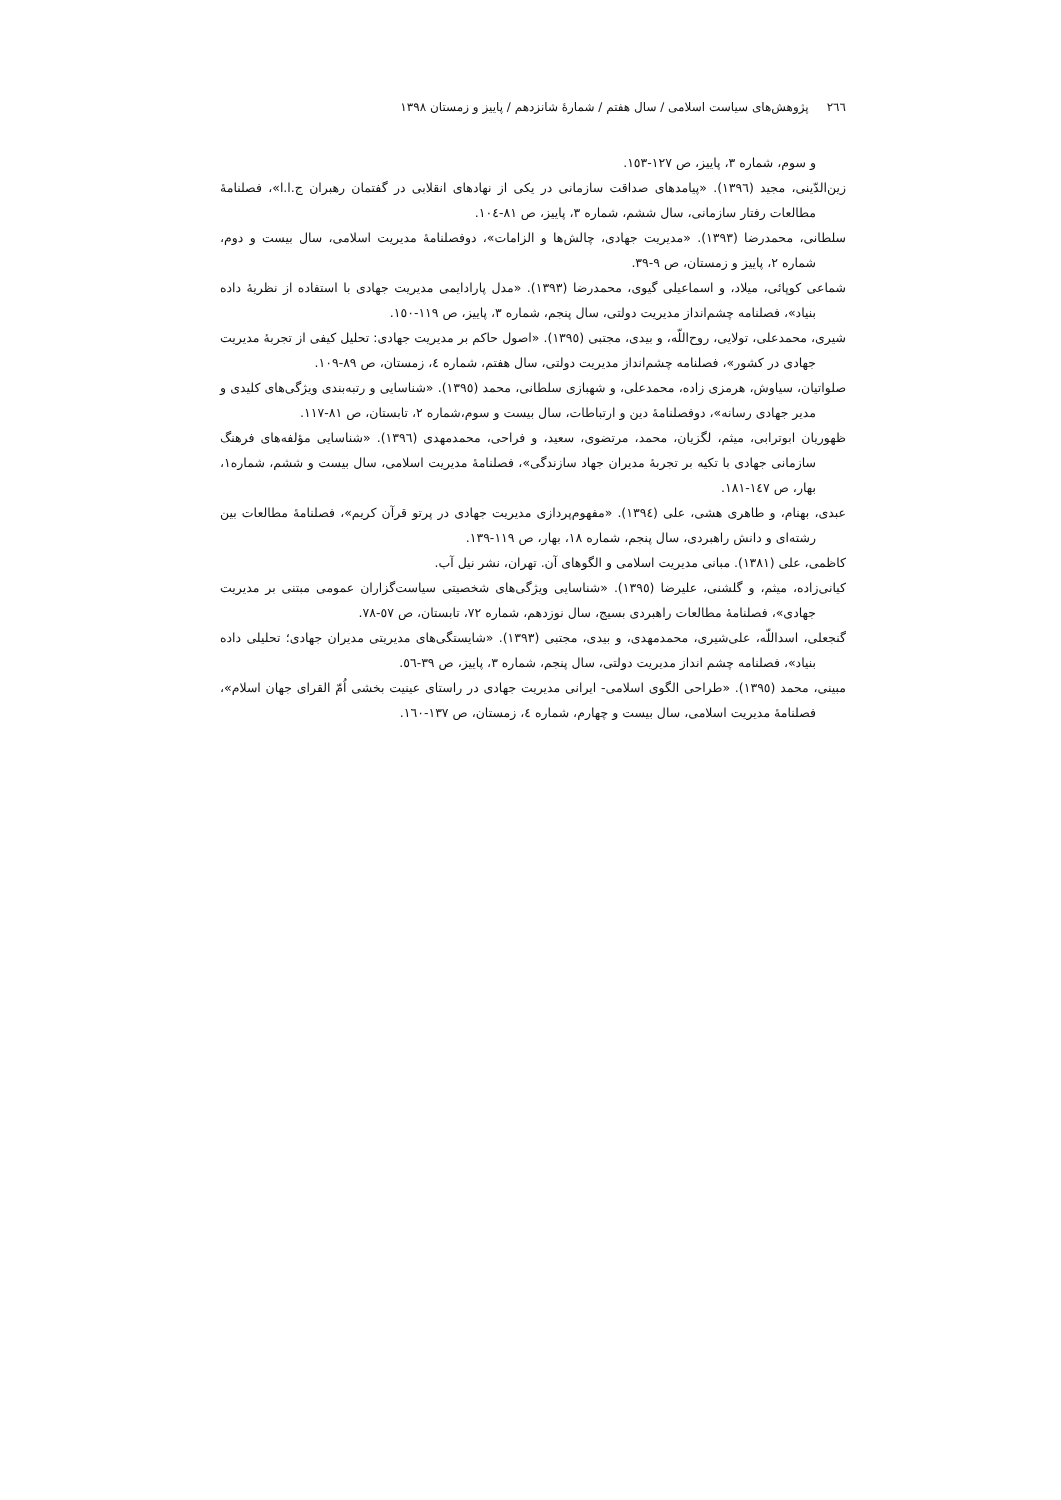٢٦٦ پژوهش‌های سیاست اسلامی / سال هفتم / شمارهٔ شانزدهم / پاییز و زمستان ١٣٩٨
و سوم، شماره ٣، پاییز، ص ١٢٧-١٥٣.
زین‌الدّینی، مجید (١٣٩٦). «پیامدهای صداقت سازمانی در یکی از نهادهای انقلابی در گفتمان رهبران ج.ا.ا»، فصلنامهٔ مطالعات رفتار سازمانی، سال ششم، شماره ٣، پاییز، ص ٨١-١٠٤.
سلطانی، محمدرضا (١٣٩٣). «مدیریت جهادی، چالش‌ها و الزامات»، دوفصلنامهٔ مدیریت اسلامی، سال بیست و دوم، شماره ٢، پاییز و زمستان، ص ٩-٣٩.
شماعی کوپائی، میلاد، و اسماعیلی گیوی، محمدرضا (١٣٩٣). «مدل پارادایمی مدیریت جهادی با استفاده از نظریهٔ داده بنیاد»، فصلنامه چشم‌انداز مدیریت دولتی، سال پنجم، شماره ٣، پاییز، ص ١١٩-١٥٠.
شیری، محمدعلی، تولایی، روح‌اللّه، و بیدی، مجتبی (١٣٩٥). «اصول حاکم بر مدیریت جهادی: تحلیل کیفی از تجربهٔ مدیریت جهادی در کشور»، فصلنامه چشم‌انداز مدیریت دولتی، سال هفتم، شماره ٤، زمستان، ص ٨٩-١٠٩.
صلواتیان، سیاوش، هرمزی زاده، محمدعلی، و شهبازی سلطانی، محمد (١٣٩٥). «شناسایی و رتبه‌بندی ویژگی‌های کلیدی و مدیر جهادی رسانه»، دوفصلنامهٔ دین و ارتباطات، سال بیست و سوم،شماره ٢، تابستان، ص ٨١-١١٧.
ظهوریان ابوترابی، میثم، لگزیان، محمد، مرتضوی، سعید، و فراحی، محمدمهدی (١٣٩٦). «شناسایی مؤلفه‌های فرهنگ سازمانی جهادی با تکیه بر تجربهٔ مدیران جهاد سازندگی»، فصلنامهٔ مدیریت اسلامی، سال بیست و ششم، شماره١، بهار، ص ١٤٧-١٨١.
عبدی، بهنام، و طاهری هشی، علی (١٣٩٤). «مفهوم‌پردازی مدیریت جهادی در پرتو قرآن کریم»، فصلنامهٔ مطالعات بین رشته‌ای و دانش راهبردی، سال پنجم، شماره ١٨، بهار، ص ١١٩-١٣٩.
کاظمی، علی (١٣٨١). مبانی مدیریت اسلامی و الگوهای آن. تهران، نشر نیل آب.
کیانی‌زاده، میثم، و گلشنی، علیرضا (١٣٩٥). «شناسایی ویژگی‌های شخصیتی سیاست‌گزاران عمومی مبتنی بر مدیریت جهادی»، فصلنامهٔ مطالعات راهبردی بسیج، سال نوزدهم، شماره ٧٢، تابستان، ص ٥٧-٧٨.
گنجعلی، اسداللّه، علی‌شیری، محمدمهدی، و بیدی، مجتبی (١٣٩٣). «شایستگی‌های مدیریتی مدیران جهادی؛ تحلیلی داده بنیاد»، فصلنامه چشم انداز مدیریت دولتی، سال پنجم، شماره ٣، پاییز، ص ٣٩-٥٦.
مبینی، محمد (١٣٩٥). «طراحی الگوی اسلامی- ایرانی مدیریت جهادی در راستای عینیت بخشی اُمّ القرای جهان اسلام»، فصلنامهٔ مدیریت اسلامی، سال بیست و چهارم، شماره ٤، زمستان، ص ١٣٧-١٦٠.